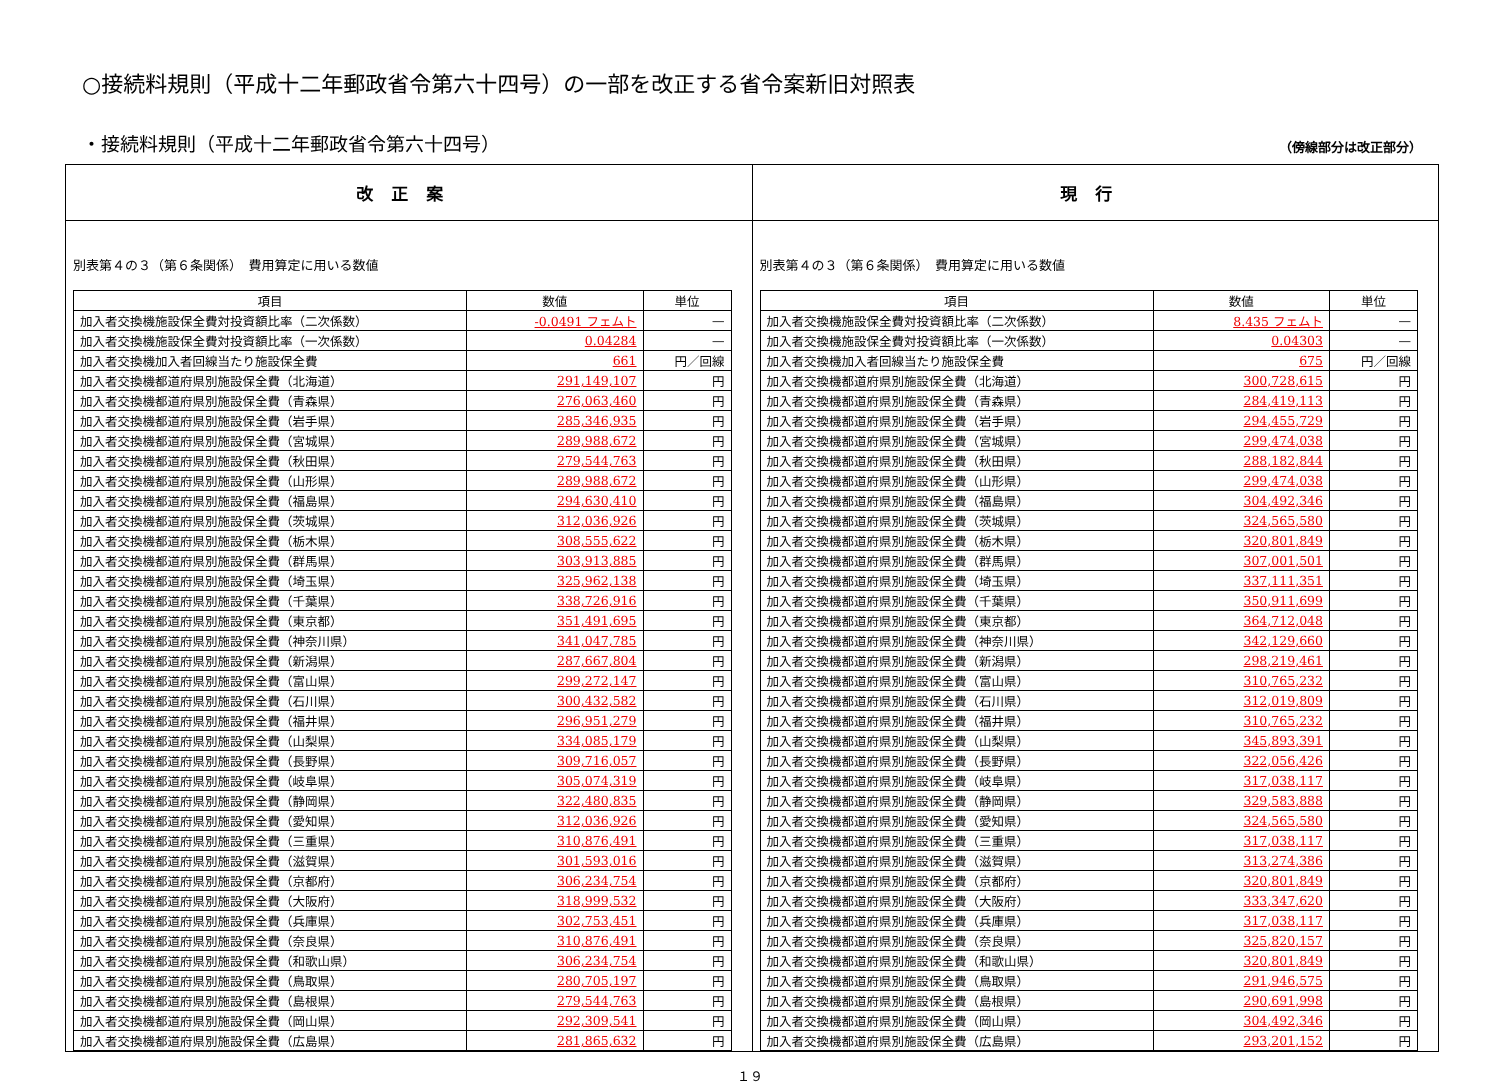○接続料規則（平成十二年郵政省令第六十四号）の一部を改正する省令案新旧対照表
・接続料規則（平成十二年郵政省令第六十四号） （傍線部分は改正部分）
改正案 現行
別表第４の３（第６条関係）　費用算定に用いる数値
| 項目 | 数値 | 単位 |
| --- | --- | --- |
| 加入者交換機施設保全費対投資額比率（二次係数） | -0.0491 フェムト | — |
| 加入者交換機施設保全費対投資額比率（一次係数） | 0.04284 | — |
| 加入者交換機加入者回線当たり施設保全費 | 661 | 円／回線 |
| 加入者交換機都道府県別施設保全費（北海道） | 291,149,107 | 円 |
| 加入者交換機都道府県別施設保全費（青森県） | 276,063,460 | 円 |
| 加入者交換機都道府県別施設保全費（岩手県） | 285,346,935 | 円 |
| 加入者交換機都道府県別施設保全費（宮城県） | 289,988,672 | 円 |
| 加入者交換機都道府県別施設保全費（秋田県） | 279,544,763 | 円 |
| 加入者交換機都道府県別施設保全費（山形県） | 289,988,672 | 円 |
| 加入者交換機都道府県別施設保全費（福島県） | 294,630,410 | 円 |
| 加入者交換機都道府県別施設保全費（茨城県） | 312,036,926 | 円 |
| 加入者交換機都道府県別施設保全費（栃木県） | 308,555,622 | 円 |
| 加入者交換機都道府県別施設保全費（群馬県） | 303,913,885 | 円 |
| 加入者交換機都道府県別施設保全費（埼玉県） | 325,962,138 | 円 |
| 加入者交換機都道府県別施設保全費（千葉県） | 338,726,916 | 円 |
| 加入者交換機都道府県別施設保全費（東京都） | 351,491,695 | 円 |
| 加入者交換機都道府県別施設保全費（神奈川県） | 341,047,785 | 円 |
| 加入者交換機都道府県別施設保全費（新潟県） | 287,667,804 | 円 |
| 加入者交換機都道府県別施設保全費（富山県） | 299,272,147 | 円 |
| 加入者交換機都道府県別施設保全費（石川県） | 300,432,582 | 円 |
| 加入者交換機都道府県別施設保全費（福井県） | 296,951,279 | 円 |
| 加入者交換機都道府県別施設保全費（山梨県） | 334,085,179 | 円 |
| 加入者交換機都道府県別施設保全費（長野県） | 309,716,057 | 円 |
| 加入者交換機都道府県別施設保全費（岐阜県） | 305,074,319 | 円 |
| 加入者交換機都道府県別施設保全費（静岡県） | 322,480,835 | 円 |
| 加入者交換機都道府県別施設保全費（愛知県） | 312,036,926 | 円 |
| 加入者交換機都道府県別施設保全費（三重県） | 310,876,491 | 円 |
| 加入者交換機都道府県別施設保全費（滋賀県） | 301,593,016 | 円 |
| 加入者交換機都道府県別施設保全費（京都府） | 306,234,754 | 円 |
| 加入者交換機都道府県別施設保全費（大阪府） | 318,999,532 | 円 |
| 加入者交換機都道府県別施設保全費（兵庫県） | 302,753,451 | 円 |
| 加入者交換機都道府県別施設保全費（奈良県） | 310,876,491 | 円 |
| 加入者交換機都道府県別施設保全費（和歌山県） | 306,234,754 | 円 |
| 加入者交換機都道府県別施設保全費（鳥取県） | 280,705,197 | 円 |
| 加入者交換機都道府県別施設保全費（島根県） | 279,544,763 | 円 |
| 加入者交換機都道府県別施設保全費（岡山県） | 292,309,541 | 円 |
| 加入者交換機都道府県別施設保全費（広島県） | 281,865,632 | 円 |
別表第４の３（第６条関係）　費用算定に用いる数値
| 項目 | 数値 | 単位 |
| --- | --- | --- |
| 加入者交換機施設保全費対投資額比率（二次係数） | 8.435 フェムト | — |
| 加入者交換機施設保全費対投資額比率（一次係数） | 0.04303 | — |
| 加入者交換機加入者回線当たり施設保全費 | 675 | 円／回線 |
| 加入者交換機都道府県別施設保全費（北海道） | 300,728,615 | 円 |
| 加入者交換機都道府県別施設保全費（青森県） | 284,419,113 | 円 |
| 加入者交換機都道府県別施設保全費（岩手県） | 294,455,729 | 円 |
| 加入者交換機都道府県別施設保全費（宮城県） | 299,474,038 | 円 |
| 加入者交換機都道府県別施設保全費（秋田県） | 288,182,844 | 円 |
| 加入者交換機都道府県別施設保全費（山形県） | 299,474,038 | 円 |
| 加入者交換機都道府県別施設保全費（福島県） | 304,492,346 | 円 |
| 加入者交換機都道府県別施設保全費（茨城県） | 324,565,580 | 円 |
| 加入者交換機都道府県別施設保全費（栃木県） | 320,801,849 | 円 |
| 加入者交換機都道府県別施設保全費（群馬県） | 307,001,501 | 円 |
| 加入者交換機都道府県別施設保全費（埼玉県） | 337,111,351 | 円 |
| 加入者交換機都道府県別施設保全費（千葉県） | 350,911,699 | 円 |
| 加入者交換機都道府県別施設保全費（東京都） | 364,712,048 | 円 |
| 加入者交換機都道府県別施設保全費（神奈川県） | 342,129,660 | 円 |
| 加入者交換機都道府県別施設保全費（新潟県） | 298,219,461 | 円 |
| 加入者交換機都道府県別施設保全費（富山県） | 310,765,232 | 円 |
| 加入者交換機都道府県別施設保全費（石川県） | 312,019,809 | 円 |
| 加入者交換機都道府県別施設保全費（福井県） | 310,765,232 | 円 |
| 加入者交換機都道府県別施設保全費（山梨県） | 345,893,391 | 円 |
| 加入者交換機都道府県別施設保全費（長野県） | 322,056,426 | 円 |
| 加入者交換機都道府県別施設保全費（岐阜県） | 317,038,117 | 円 |
| 加入者交換機都道府県別施設保全費（静岡県） | 329,583,888 | 円 |
| 加入者交換機都道府県別施設保全費（愛知県） | 324,565,580 | 円 |
| 加入者交換機都道府県別施設保全費（三重県） | 317,038,117 | 円 |
| 加入者交換機都道府県別施設保全費（滋賀県） | 313,274,386 | 円 |
| 加入者交換機都道府県別施設保全費（京都府） | 320,801,849 | 円 |
| 加入者交換機都道府県別施設保全費（大阪府） | 333,347,620 | 円 |
| 加入者交換機都道府県別施設保全費（兵庫県） | 317,038,117 | 円 |
| 加入者交換機都道府県別施設保全費（奈良県） | 325,820,157 | 円 |
| 加入者交換機都道府県別施設保全費（和歌山県） | 320,801,849 | 円 |
| 加入者交換機都道府県別施設保全費（鳥取県） | 291,946,575 | 円 |
| 加入者交換機都道府県別施設保全費（島根県） | 290,691,998 | 円 |
| 加入者交換機都道府県別施設保全費（岡山県） | 304,492,346 | 円 |
| 加入者交換機都道府県別施設保全費（広島県） | 293,201,152 | 円 |
１９